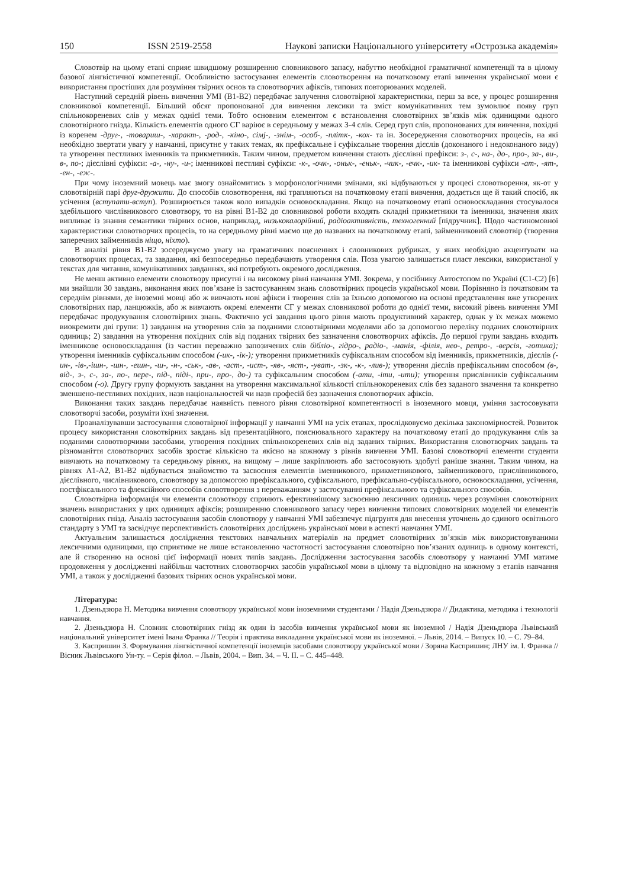150 ISSN 2519-2558 Наукові записки Національного університету «Острозька академія»
Словотвір на цьому етапі сприяє швидшому розширенню словникового запасу, набуттю необхідної граматичної компетенції та в цілому базової лінгвістичної компетенції. Особливістю застосування елементів словотворення на початковому етапі вивчення української мови є використання простіших для розуміння твірних основ та словотворчих афіксів, типових повторюваних моделей.
Наступний середній рівень вивчення УМІ (В1-В2) передбачає залучення словотвірної характеристики, перш за все, у процес розширення словникової компетенції. Більший обсяг пропонованої для вивчення лексики та зміст комунікативних тем зумовлює появу груп спільнокореневих слів у межах однієї теми. Тобто основним елементом є встановлення словотвірних зв’язків між одиницями одного словотвірного гнізда. Кількість елементів одного СГ варіює в середньому у межах 3-4 слів. Серед груп слів, пропонованих для вивчення, похідні із коренем -друг-, -товариш-, -характ-, -род-, -кіно-, сімj-, -знім-, -особ-, -пліт­к-, -кох- та ін. Зосередження словотворчих процесів, на які необхідно звертати увагу у навчанні, присутнє у таких темах, як префіксальне і суфіксальне творення дієслів (доконаного і недоконаного виду) та утворення пестливих іменників та прикметників. Таким чином, предметом вивчення стають дієслівні префікси: з-, с-, на-, до-, про-, за-, ви-, в-, по-; дієслівні суфікси: -а-, -ну-, -и-; іменникові пестливі суфікси: -к-, -очк-, -оньк-, -еньк-, -чик-, -ечк-, -ик- та іменникові суфікси -ат-, -ят-, -ен-, -еж-.
При чому іноземний мовець має змогу ознайомитись з морфонологічними змінами, які відбуваються у процесі словотворення, як-от у словотвірній парі друг-дружити. До способів словотворення, які трапляються на початковому етапі вивчення, додається ще й такий спосіб, як усічення (вступати-вступ). Розширюється також коло випадків основоскладання. Якщо на початковому етапі основоскладання стосувалося здебільшого числівникового словотвору, то на рівні В1-В2 до словникової роботи входять складні прикметники та іменники, значення яких випливає із знання семантики твірних основ, наприклад, низькокалорійний, радіоактивність, техногенний [підручник]. Щодо частиномовної характеристики словотворчих процесів, то на середньому рівні маємо ще до названих на початковому етапі, займенниковий словотвір (творення заперечних займенників ніщо, ніхто).
В аналізі рівня В1-В2 зосереджуємо увагу на граматичних поясненнях і словникових рубриках, у яких необхідно акцентувати на словотворчих процесах, та завдання, які безпосередньо передбачають утворення слів. Поза увагою залишається пласт лексики, використаної у текстах для читання, комунікативних завданнях, які потребують окремого дослідження.
Не менш активно елементи словотвору присутні і на високому рівні навчання УМІ. Зокрема, у посібнику Автостопом по Україні (С1-С2) [6] ми знайшли 30 завдань, виконання яких пов’язане із застосуванням знань словотвірних процесів української мови. Порівняно із початковим та середнім рівнями, де іноземні мовці або ж вивчають нові афікси і творення слів за їхньою допомогою на основі представлення вже утворених словотвірних пар, ланцюжків, або ж вивчають окремі елементи СГ у межах словникової роботи до однієї теми, високий рівень вивчення УМІ передбачає продукування словотвірних знань. Фактично усі завдання цього рівня мають продуктивний характер, однак у їх межах можемо виокремити дві групи: 1) завдання на утворення слів за поданими словотвірними моделями або за допомогою переліку поданих словотвірних одиниць; 2) завдання на утворення похідних слів від поданих твірних без зазначення словотворчих афіксів. До першої групи завдань входить іменникове основоскладання (із частин переважно запозичених слів бібліо-, гідро-, радіо-, -манія, -філія, нео-, ретро-, -версія, -готика); утворення іменників суфіксальним способом (-ик-, -ік-); утворення прикметників суфіксальним способом від іменників, прикметників, дієслів (-ин-, -ів-,-ішн-, -шн-, -ешн-, -ш-, -н-, -ськ-, -ав-, -аст-, -ист-, -яв-, -яст-, -уват-, -зк-, -к-, -лив-); утворення дієслів префіксальним способом (в-, від-, з-, с-, за-, по-, пере-, під-, піді-, при-, про-, до-) та суфіксальним способом (-ати, -іти, -ити); утворення прислівників суфіксальним способом (-о). Другу групу формують завдання на утворення максимальної кількості спільнокореневих слів без заданого значення та конкретно зменшено-пестливих похідних, назв національностей чи назв професій без зазначення словотворчих афіксів.
Виконання таких завдань передбачає наявність певного рівня словотвірної компетентності в іноземного мовця, уміння застосовувати словотворчі засоби, розуміти їхні значення.
Проаналізувавши застосування словотвірної інформації у навчанні УМІ на усіх етапах, прослідковуємо декілька закономірностей. Розвиток процесу використання словотвірних завдань від презентаційного, пояснювального характеру на початковому етапі до продукування слів за поданими словотворчими засобами, утворення похідних спільнокореневих слів від заданих твірних. Використання словотворчих завдань та різноманіття словотворчих засобів зростає кількісно та якісно на кожному з рівнів вивчення УМІ. Базові словотворчі елементи студенти вивчають на початковому та середньому рівнях, на вищому – лише закріплюють або застосовують здобуті раніше знання. Таким чином, на рівнях А1-А2, В1-В2 відбувається знайомство та засвоєння елементів іменникового, прикметникового, займенникового, прислівникового, дієслівного, числівникового, словотвору за допомогою префіксального, суфіксального, префіксально-суфіксального, основоскладання, усічення, постфіксального та флексійного способів словотворення з переважанням у застосуванні префіксального та суфіксального способів.
Словотвірна інформація чи елементи словотвору сприяють ефективнішому засвоєнню лексичних одиниць через розуміння словотвірних значень використаних у цих одиницях афіксів; розширенню словникового запасу через вивчення типових словотвірних моделей чи елементів словотвірних гнізд. Аналіз застосування засобів словотвору у навчанні УМІ забезпечує підгрунтя для внесення уточнень до єдиного освітнього стандарту з УМІ та засвідчує перспективність словотвірних досліджень української мови в аспекті навчання УМІ.
Актуальним залишається дослідження текстових навчальних матеріалів на предмет словотвірних зв’язків між використовуваними лексичними одиницями, що сприятиме не лише встановленню частотності застосування словотвірно пов’язаних одиниць в одному контексті, але й створенню на основі цієї інформації нових типів завдань. Дослідження застосування засобів словотвору у навчанні УМІ матиме продовження у дослідженні найбільш частотних словотворчих засобів української мови в цілому та відповідно на кожному з етапів навчання УМІ, а також у дослідженні базових твірних основ української мови.
Література:
1. Дзеньдзюра Н. Методика вивчення словотвору української мови іноземними студентами / Надія Дзеньдзюра // Дидактика, методика і технології навчання.
2. Дзеньдзюра Н. Словник словотвірних гнізд як один із засобів вивчення української мови як іноземної / Надія Дзеньдзюра Львівський національний університет імені Івана Франка // Теорія і практика викладання української мови як іноземної. – Львів, 2014. – Випуск 10. – С. 79–84.
3. Каспришин З. Формування лінгвістичної компетенції іноземців засобами словотвору української мови / Зоряна Каспришин; ЛНУ ім. І. Франка // Вісник Львівського Ун-ту. – Серія філол. – Львів, 2004. – Вип. 34. – Ч. ІІ. – С. 445–448.